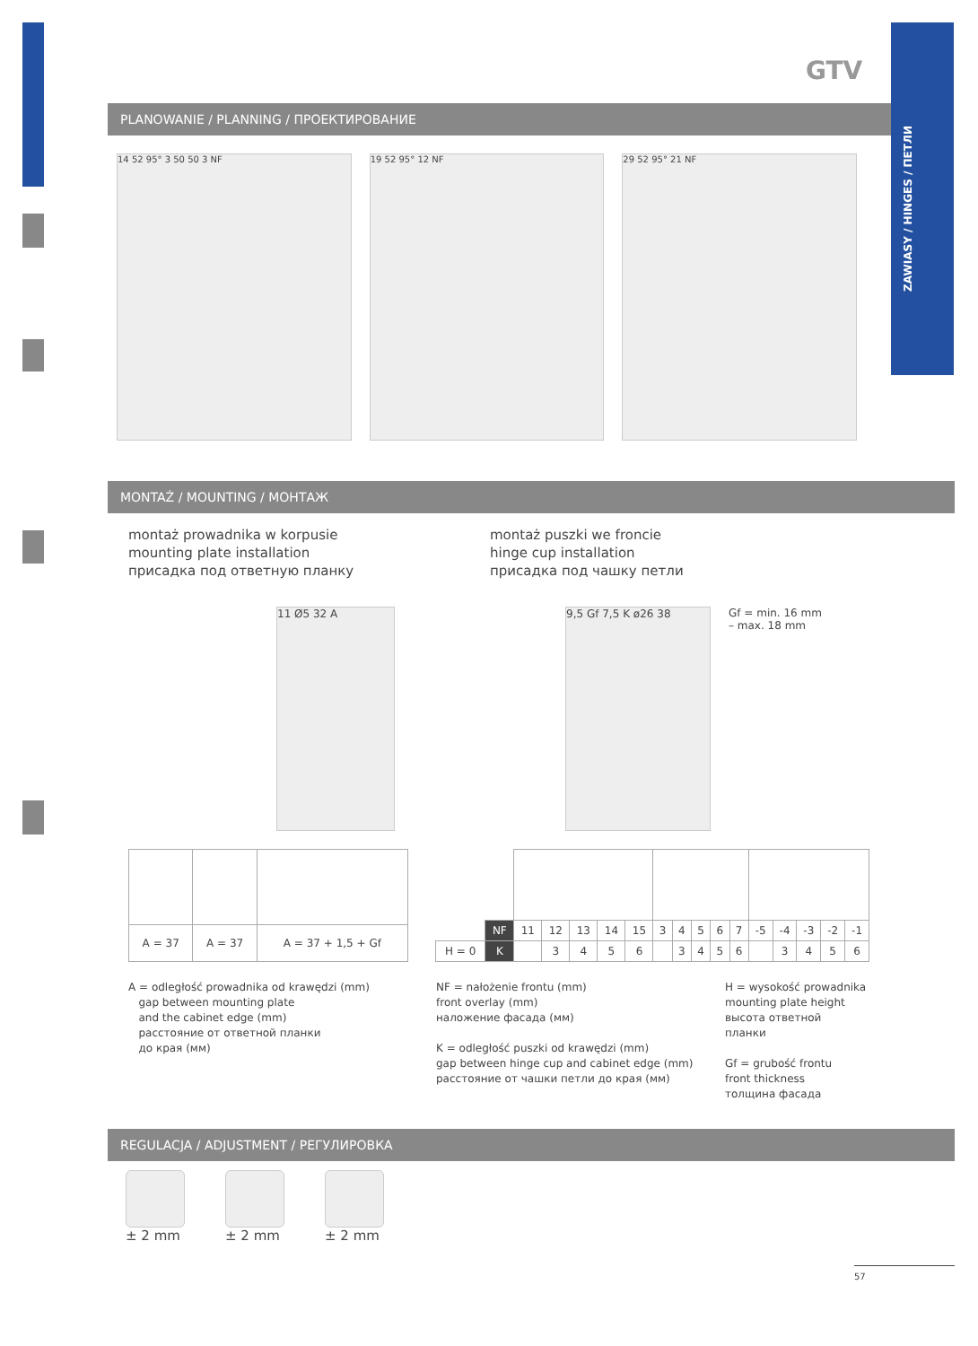GTV
ZAWIASY / HINGES / ПЕТЛИ
PLANOWANIE / PLANNING / ПРОЕКТИРОВАНИЕ
14 52 95° 3 50 50 3 NF 19 52 95° 12 NF 29 52 95° 21 NF
MONTAŻ / MOUNTING / МОНТАЖ
montaż prowadnika w korpusie
mounting plate installation
присадка под ответную планку
montaż puszki we froncie
hinge cup installation
присадка под чашку петли
11 Ø5 32 A 9,5 Gf 7,5 K ø26 38 Gf = min. 16 mm
– max. 18 mm
| A = 37 | A = 37 | A = 37 + 1,5 + Gf |
| | NF | 11 | 12 | 13 | 14 | 15 | 3 | 4 | 5 | 6 | 7 | -5 | -4 | -3 | -2 | -1 |
| H = 0 | K | | 3 | 4 | 5 | 6 | | 3 | 4 | 5 | 6 | | 3 | 4 | 5 | 6 |
A = odległość prowadnika od krawędzi (mm)
gap between mounting plate
and the cabinet edge (mm)
расстояние от ответной планки
до края (мм)
NF = nałożenie frontu (mm)
front overlay (mm)
наложение фасада (мм)
K = odległość puszki od krawędzi (mm)
gap between hinge cup and cabinet edge (mm)
расстояние от чашки петли до края (мм)
H = wysokość prowadnika
mounting plate height
высота ответной
планки
Gf = grubość frontu
front thickness
толщина фасада
REGULACJA / ADJUSTMENT / РЕГУЛИРОВКА
± 2 mm ± 2 mm ± 2 mm
57